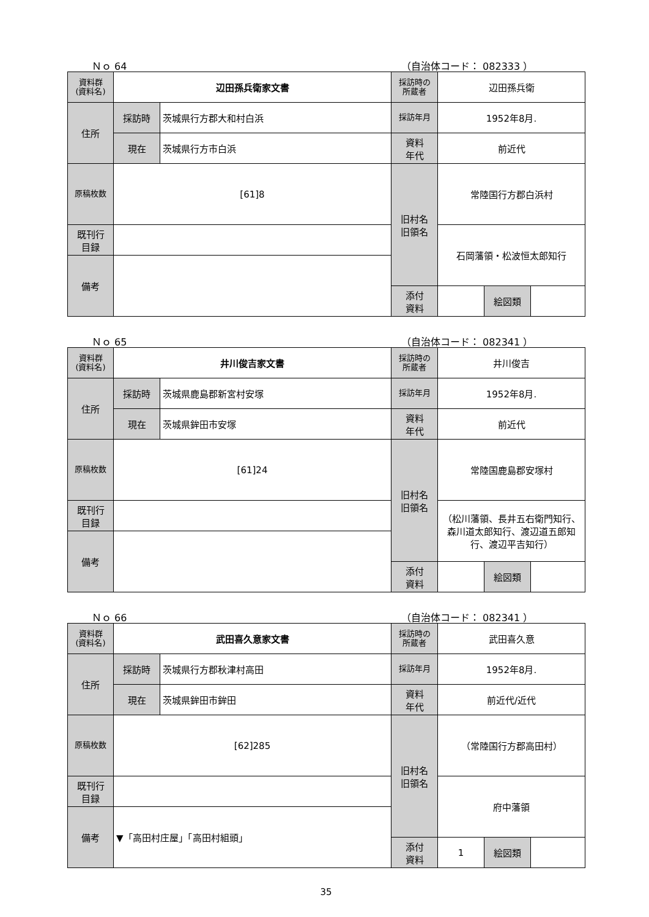Ｎｏ 64 （自治体コード： 082333 ）
| 資料群 (資料名) | 辺田孫兵衛家文書 | | 採訪時の 所蔵者 | 辺田孫兵衛 | | |
| 住所 | 採訪時 | 茨城県行方郡大和村白浜 | 採訪年月 | 1952年8月. | | |
| | 現在 | 茨城県行方市白浜 | 資料 年代 | 前近代 | | |
| 原稿枚数 | [61]8 | | 旧村名 旧領名 | 常陸国行方郡白浜村 | | |
| 既刊行 目録 | | | | 石岡藩領・松波恒太郎知行 | | |
| 備考 | | | | | | |
| | | | 添付 資料 | | 絵図類 | |
Ｎｏ 65 （自治体コード： 082341 ）
| 資料群 (資料名) | 井川俊吉家文書 | | 採訪時の 所蔵者 | 井川俊吉 | | |
| 住所 | 採訪時 | 茨城県鹿島郡新宮村安塚 | 採訪年月 | 1952年8月. | | |
| | 現在 | 茨城県鉾田市安塚 | 資料 年代 | 前近代 | | |
| 原稿枚数 | [61]24 | | 旧村名 旧領名 | 常陸国鹿島郡安塚村 | | |
| 既刊行 目録 | | | | （松川藩領、長井五右衛門知行、森川道太郎知行、渡辺道五郎知行、渡辺平吉知行） | | |
| 備考 | | | | | | |
| | | | 添付 資料 | | 絵図類 | |
Ｎｏ 66 （自治体コード： 082341 ）
| 資料群 (資料名) | 武田喜久意家文書 | | 採訪時の 所蔵者 | 武田喜久意 | | |
| 住所 | 採訪時 | 茨城県行方郡秋津村高田 | 採訪年月 | 1952年8月. | | |
| | 現在 | 茨城県鉾田市鉾田 | 資料 年代 | 前近代/近代 | | |
| 原稿枚数 | [62]285 | | 旧村名 旧領名 | （常陸国行方郡高田村） | | |
| 既刊行 目録 | | | | 府中藩領 | | |
| 備考 | ▼「高田村庄屋」「高田村組頭」 | | | | | |
| | | | 添付 資料 | 1 | 絵図類 | |
35